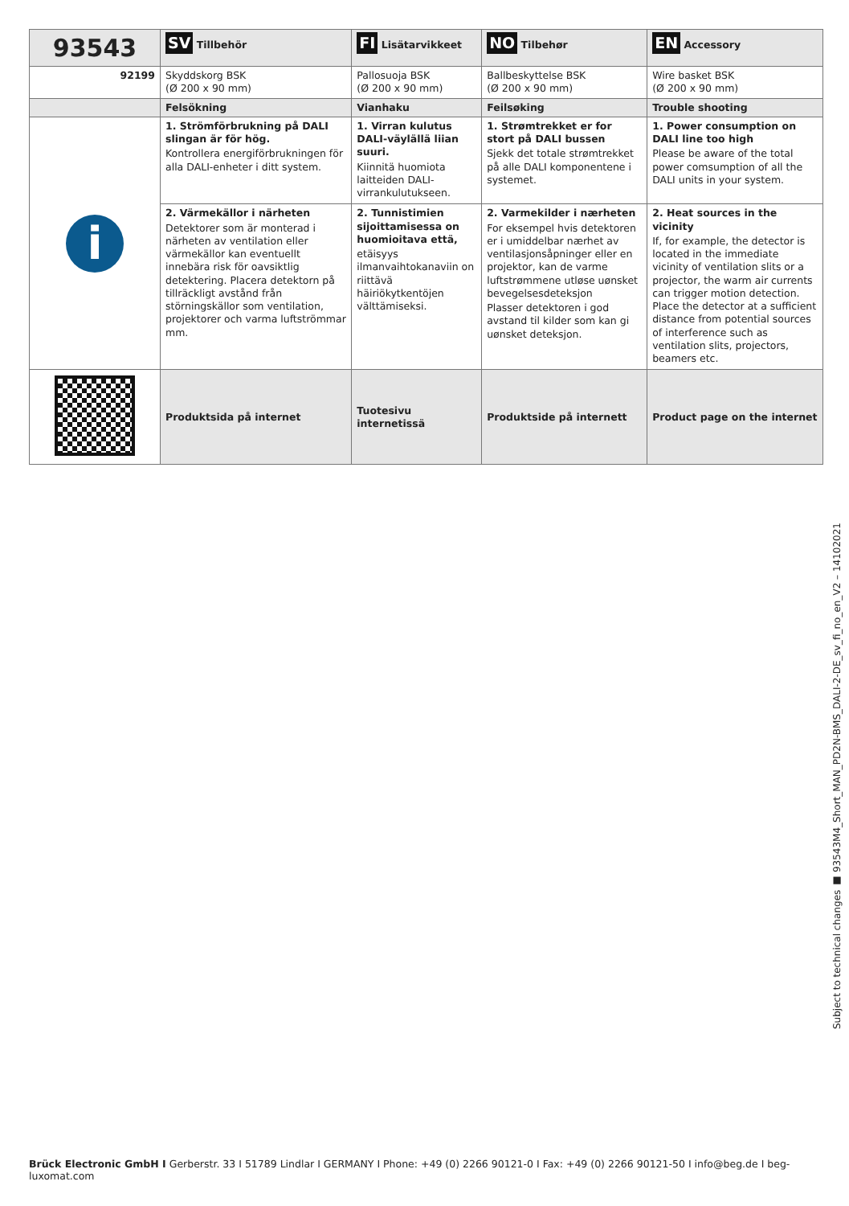| 93543 | SV Tillbehör | FI Lisätarvikkeet | NO Tilbehør | EN Accessory |
| --- | --- | --- | --- | --- |
| 92199 | Skyddskorg BSK (Ø 200 x 90 mm) | Pallosuoja BSK (Ø 200 x 90 mm) | Ballbeskyttelse BSK (Ø 200 x 90 mm) | Wire basket BSK (Ø 200 x 90 mm) |
| | Felsökning | Vianhaku | Feilsøking | Trouble shooting |
| i | 1. Strömförbrukning på DALI slingan är för hög. Kontrollera energiförbrukningen för alla DALI-enheter i ditt system. | 1. Virran kulutus DALI-väylällä liian suuri. Kiinnitä huomiota laitteiden DALI-virrankulutukseen. | 1. Strømtrekket er for stort på DALI bussen Sjekk det totale strømtrekket på alle DALI komponentene i systemet. | 1. Power consumption on DALI line too high Please be aware of the total power comsumption of all the DALI units in your system. |
| | 2. Värmekällor i närheten Detektorer som är monterad i närheten av ventilation eller värmekällor kan eventuellt innebära risk för oavsiktlig detektering. Placera detektorn på tillräckligt avstånd från störningskällor som ventilation, projektorer och varma luftströmmar mm. | 2. Tunnistimien sijoittamisessa on huomioitava että, etäisyys ilmanvaihtokanaviin on riittävä häiriökytkentöjen välttämiseksi. | 2. Varmekilder i nærheten For eksempel hvis detektoren er i umiddelbar nærhet av ventilasjonsåpninger eller en projektor, kan de varme luftstrømmene utløse uønsket bevegelsesdeteksjon Plasser detektoren i god avstand til kilder som kan gi uønsket deteksjon. | 2. Heat sources in the vicinity If, for example, the detector is located in the immediate vicinity of ventilation slits or a projector, the warm air currents can trigger motion detection. Place the detector at a sufficient distance from potential sources of interference such as ventilation slits, projectors, beamers etc. |
| | Produktsida på internet | Tuotesivu internetissä | Produktside på internett | Product page on the internet |
Subject to technical changes ■ 93543M4_Short_MAN_PD2N-BMS_DALI-2-DE_sv_fi_no_en_V2 – 14102021
Brück Electronic GmbH I Gerberstr. 33 I 51789 Lindlar I GERMANY I Phone: +49 (0) 2266 90121-0 I Fax: +49 (0) 2266 90121-50 I info@beg.de I beg-luxomat.com